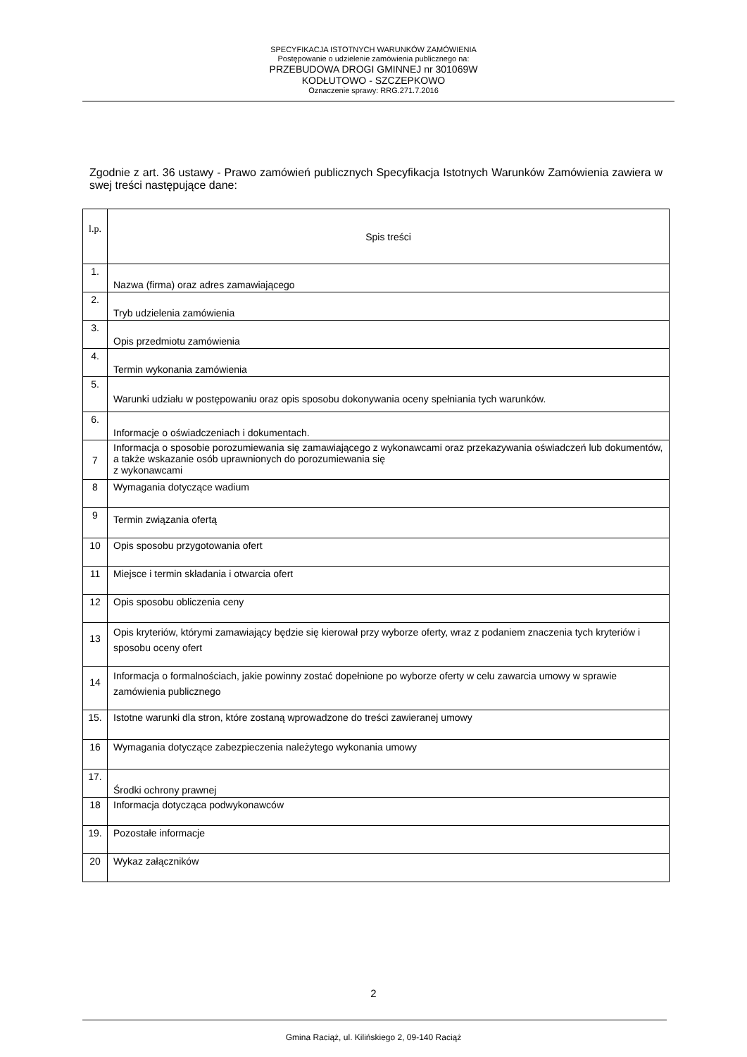SPECYFIKACJA ISTOTNYCH WARUNKÓW ZAMÓWIENIA
Postępowanie o udzielenie zamówienia publicznego na:
PRZEBUDOWA DROGI GMINNEJ nr 301069W
KODŁUTOWO - SZCZEPKOWO
Oznaczenie sprawy: RRG.271.7.2016
Zgodnie z art. 36 ustawy - Prawo zamówień publicznych Specyfikacja Istotnych Warunków Zamówienia zawiera w swej treści następujące dane:
| l.p. | Spis treści |
| 1. | Nazwa (firma) oraz adres zamawiającego |
| 2. | Tryb udzielenia zamówienia |
| 3. | Opis przedmiotu zamówienia |
| 4. | Termin wykonania zamówienia |
| 5. | Warunki udziału w postępowaniu oraz opis sposobu dokonywania oceny spełniania tych warunków. |
| 6. | Informacje o oświadczeniach i dokumentach. |
| 7 | Informacja o sposobie porozumiewania się zamawiającego z wykonawcami oraz przekazywania oświadczeń lub dokumentów, a także wskazanie osób uprawnionych do porozumiewania się z wykonawcami |
| 8 | Wymagania dotyczące wadium |
| 9 | Termin związania ofertą |
| 10 | Opis sposobu przygotowania ofert |
| 11 | Miejsce i termin składania i otwarcia ofert |
| 12 | Opis sposobu obliczenia ceny |
| 13 | Opis kryteriów, którymi zamawiający będzie się kierował przy wyborze oferty, wraz z podaniem znaczenia tych kryteriów i sposobu oceny ofert |
| 14 | Informacja o formalnościach, jakie powinny zostać dopełnione po wyborze oferty w celu zawarcia umowy w sprawie zamówienia publicznego |
| 15. | Istotne warunki dla stron, które zostaną wprowadzone do treści zawieranej umowy |
| 16 | Wymagania dotyczące zabezpieczenia należytego wykonania umowy |
| 17. | Środki ochrony prawnej |
| 18 | Informacja dotycząca podwykonawców |
| 19. | Pozostałe informacje |
| 20 | Wykaz załączników |
2
Gmina Raciąż, ul. Kilińskiego 2, 09-140 Raciąż